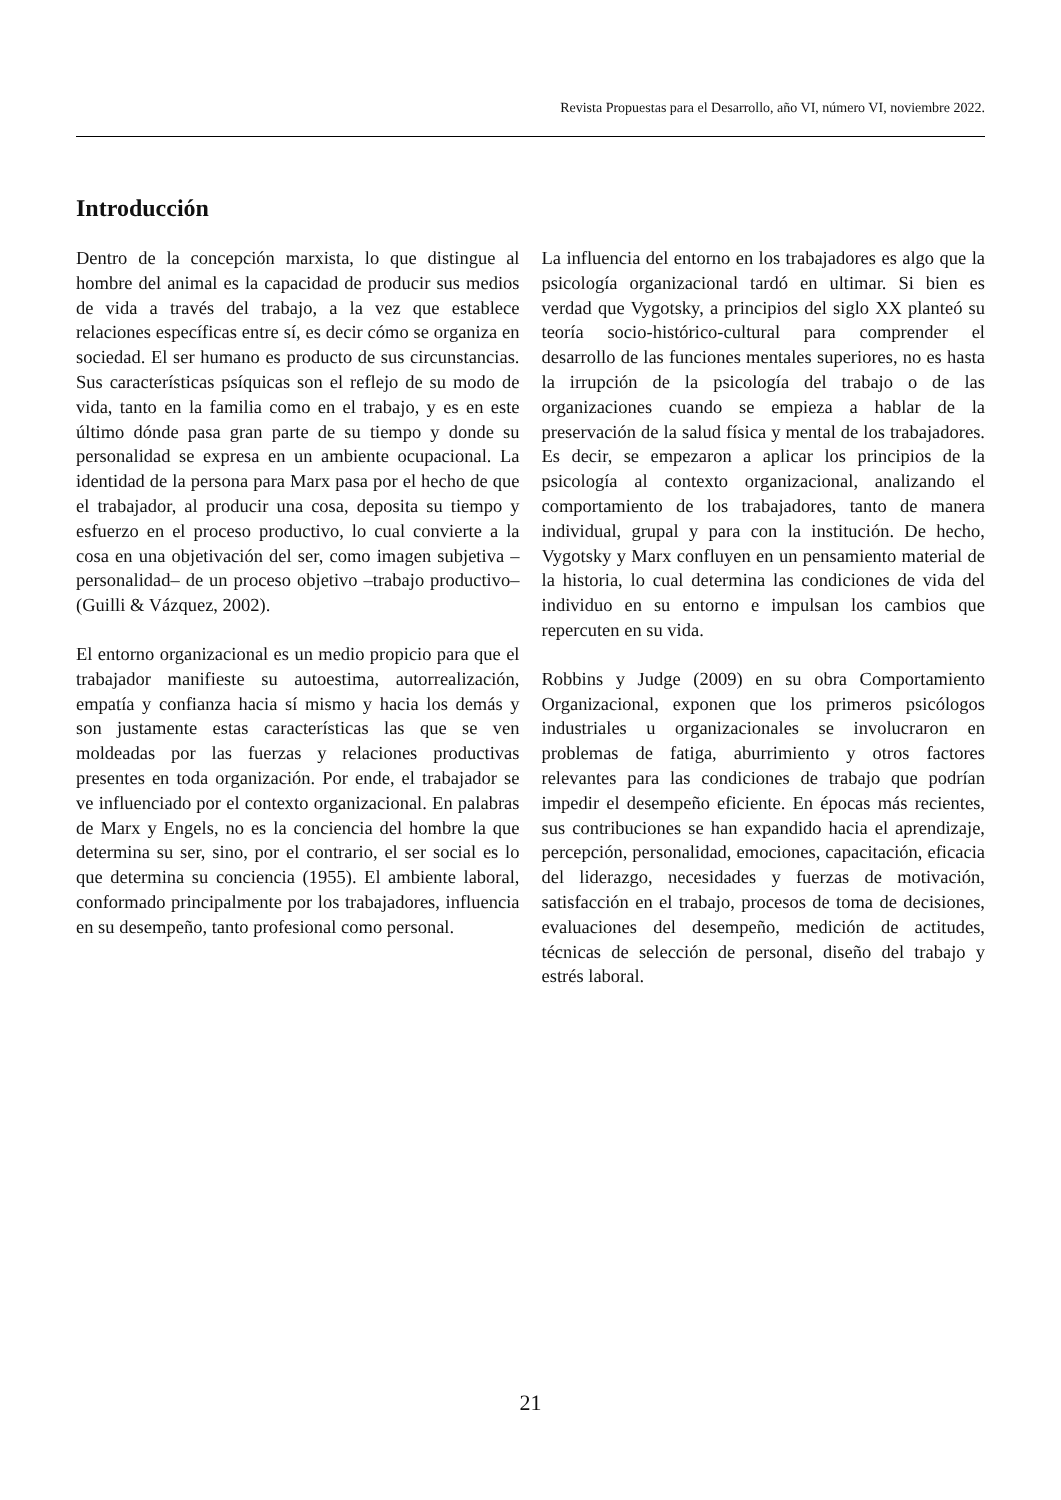Revista Propuestas para el Desarrollo, año VI, número VI, noviembre 2022.
Introducción
Dentro de la concepción marxista, lo que distingue al hombre del animal es la capacidad de producir sus medios de vida a través del trabajo, a la vez que establece relaciones específicas entre sí, es decir cómo se organiza en sociedad. El ser humano es producto de sus circunstancias. Sus características psíquicas son el reflejo de su modo de vida, tanto en la familia como en el trabajo, y es en este último dónde pasa gran parte de su tiempo y donde su personalidad se expresa en un ambiente ocupacional. La identidad de la persona para Marx pasa por el hecho de que el trabajador, al producir una cosa, deposita su tiempo y esfuerzo en el proceso productivo, lo cual convierte a la cosa en una objetivación del ser, como imagen subjetiva –personalidad– de un proceso objetivo –trabajo productivo– (Guilli & Vázquez, 2002).
El entorno organizacional es un medio propicio para que el trabajador manifieste su autoestima, autorrealización, empatía y confianza hacia sí mismo y hacia los demás y son justamente estas características las que se ven moldeadas por las fuerzas y relaciones productivas presentes en toda organización. Por ende, el trabajador se ve influenciado por el contexto organizacional. En palabras de Marx y Engels, no es la conciencia del hombre la que determina su ser, sino, por el contrario, el ser social es lo que determina su conciencia (1955). El ambiente laboral, conformado principalmente por los trabajadores, influencia en su desempeño, tanto profesional como personal.
La influencia del entorno en los trabajadores es algo que la psicología organizacional tardó en ultimar. Si bien es verdad que Vygotsky, a principios del siglo XX planteó su teoría socio-histórico-cultural para comprender el desarrollo de las funciones mentales superiores, no es hasta la irrupción de la psicología del trabajo o de las organizaciones cuando se empieza a hablar de la preservación de la salud física y mental de los trabajadores. Es decir, se empezaron a aplicar los principios de la psicología al contexto organizacional, analizando el comportamiento de los trabajadores, tanto de manera individual, grupal y para con la institución. De hecho, Vygotsky y Marx confluyen en un pensamiento material de la historia, lo cual determina las condiciones de vida del individuo en su entorno e impulsan los cambios que repercuten en su vida.
Robbins y Judge (2009) en su obra Comportamiento Organizacional, exponen que los primeros psicólogos industriales u organizacionales se involucraron en problemas de fatiga, aburrimiento y otros factores relevantes para las condiciones de trabajo que podrían impedir el desempeño eficiente. En épocas más recientes, sus contribuciones se han expandido hacia el aprendizaje, percepción, personalidad, emociones, capacitación, eficacia del liderazgo, necesidades y fuerzas de motivación, satisfacción en el trabajo, procesos de toma de decisiones, evaluaciones del desempeño, medición de actitudes, técnicas de selección de personal, diseño del trabajo y estrés laboral.
21